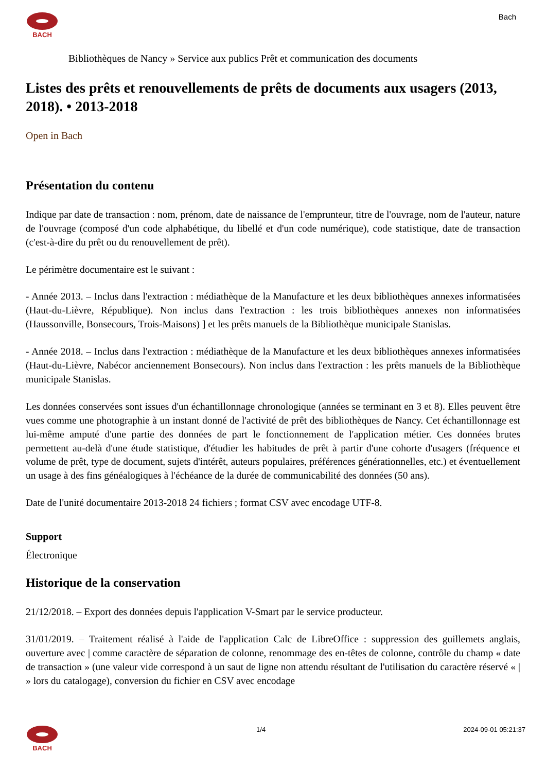BACH
Bach
Bibliothèques de Nancy » Service aux publics Prêt et communication des documents
Listes des prêts et renouvellements de prêts de documents aux usagers (2013, 2018). • 2013-2018
Open in Bach
Présentation du contenu
Indique par date de transaction : nom, prénom, date de naissance de l'emprunteur, titre de l'ouvrage, nom de l'auteur, nature de l'ouvrage (composé d'un code alphabétique, du libellé et d'un code numérique), code statistique, date de transaction (c'est-à-dire du prêt ou du renouvellement de prêt).
Le périmètre documentaire est le suivant :
- Année 2013. – Inclus dans l'extraction : médiathèque de la Manufacture et les deux bibliothèques annexes informatisées (Haut-du-Lièvre, République). Non inclus dans l'extraction : les trois bibliothèques annexes non informatisées (Haussonville, Bonsecours, Trois-Maisons) ] et les prêts manuels de la Bibliothèque municipale Stanislas.
- Année 2018. – Inclus dans l'extraction : médiathèque de la Manufacture et les deux bibliothèques annexes informatisées (Haut-du-Lièvre, Nabécor anciennement Bonsecours). Non inclus dans l'extraction : les prêts manuels de la Bibliothèque municipale Stanislas.
Les données conservées sont issues d'un échantillonnage chronologique (années se terminant en 3 et 8). Elles peuvent être vues comme une photographie à un instant donné de l'activité de prêt des bibliothèques de Nancy. Cet échantillonnage est lui-même amputé d'une partie des données de part le fonctionnement de l'application métier. Ces données brutes permettent au-delà d'une étude statistique, d'étudier les habitudes de prêt à partir d'une cohorte d'usagers (fréquence et volume de prêt, type de document, sujets d'intérêt, auteurs populaires, préférences générationnelles, etc.) et éventuellement un usage à des fins généalogiques à l'échéance de la durée de communicabilité des données (50 ans).
Date de l'unité documentaire 2013-2018 24 fichiers ; format CSV avec encodage UTF-8.
Support
Électronique
Historique de la conservation
21/12/2018. – Export des données depuis l'application V-Smart par le service producteur.
31/01/2019. – Traitement réalisé à l'aide de l'application Calc de LibreOffice : suppression des guillemets anglais, ouverture avec | comme caractère de séparation de colonne, renommage des en-têtes de colonne, contrôle du champ « date de transaction » (une valeur vide correspond à un saut de ligne non attendu résultant de l'utilisation du caractère réservé « | » lors du catalogage), conversion du fichier en CSV avec encodage
BACH 1/4 2024-09-01 05:21:37